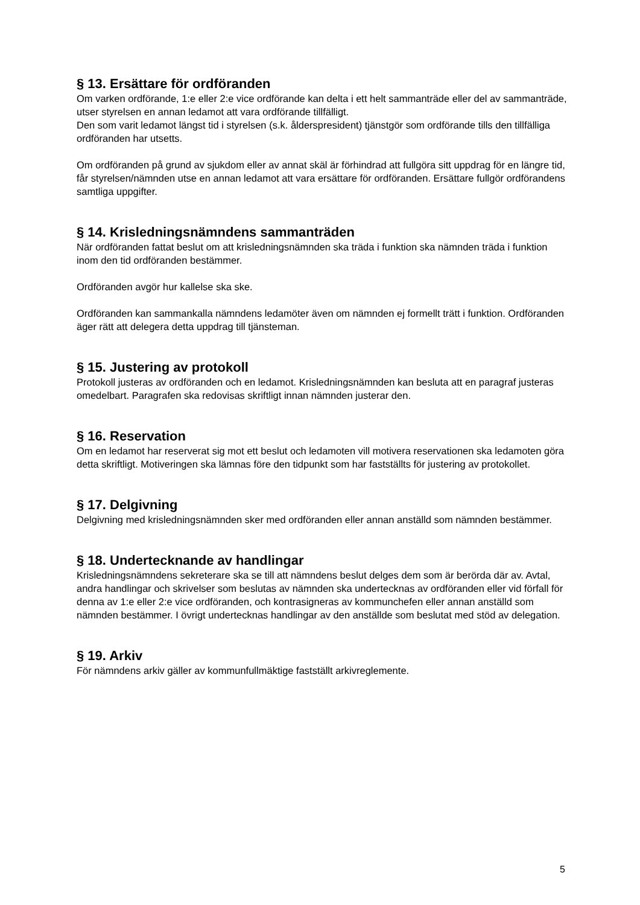§ 13. Ersättare för ordföranden
Om varken ordförande, 1:e eller 2:e vice ordförande kan delta i ett helt sammanträde eller del av sammanträde, utser styrelsen en annan ledamot att vara ordförande tillfälligt.
Den som varit ledamot längst tid i styrelsen (s.k. ålderspresident) tjänstgör som ordförande tills den tillfälliga ordföranden har utsetts.
Om ordföranden på grund av sjukdom eller av annat skäl är förhindrad att fullgöra sitt uppdrag för en längre tid, får styrelsen/nämnden utse en annan ledamot att vara ersättare för ordföranden. Ersättare fullgör ordförandens samtliga uppgifter.
§ 14. Krisledningsnämndens sammanträden
När ordföranden fattat beslut om att krisledningsnämnden ska träda i funktion ska nämnden träda i funktion inom den tid ordföranden bestämmer.
Ordföranden avgör hur kallelse ska ske.
Ordföranden kan sammankalla nämndens ledamöter även om nämnden ej formellt trätt i funktion. Ordföranden äger rätt att delegera detta uppdrag till tjänsteman.
§ 15. Justering av protokoll
Protokoll justeras av ordföranden och en ledamot. Krisledningsnämnden kan besluta att en paragraf justeras omedelbart. Paragrafen ska redovisas skriftligt innan nämnden justerar den.
§ 16. Reservation
Om en ledamot har reserverat sig mot ett beslut och ledamoten vill motivera reservationen ska ledamoten göra detta skriftligt. Motiveringen ska lämnas före den tidpunkt som har fastställts för justering av protokollet.
§ 17. Delgivning
Delgivning med krisledningsnämnden sker med ordföranden eller annan anställd som nämnden bestämmer.
§ 18. Undertecknande av handlingar
Krisledningsnämndens sekreterare ska se till att nämndens beslut delges dem som är berörda där av. Avtal, andra handlingar och skrivelser som beslutas av nämnden ska undertecknas av ordföranden eller vid förfall för denna av 1:e eller 2:e vice ordföranden, och kontrasigneras av kommunchefen eller annan anställd som nämnden bestämmer. I övrigt undertecknas handlingar av den anställde som beslutat med stöd av delegation.
§ 19. Arkiv
För nämndens arkiv gäller av kommunfullmäktige fastställt arkivreglemente.
5